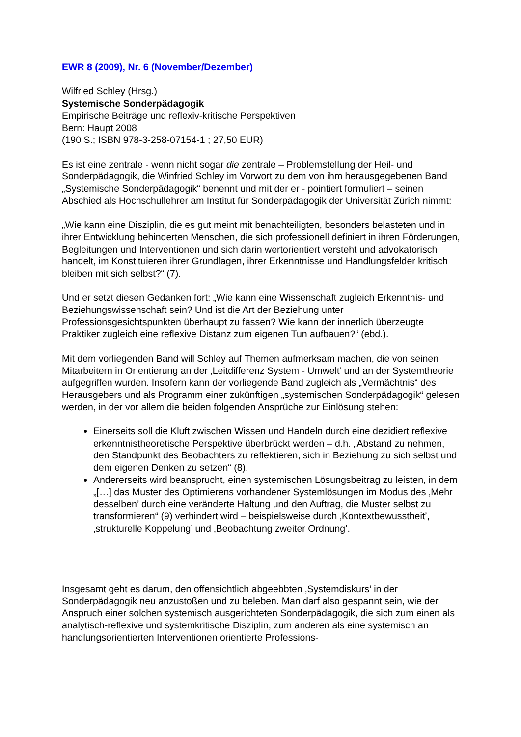EWR 8 (2009), Nr. 6 (November/Dezember)
Wilfried Schley (Hrsg.)
Systemische Sonderpädagogik
Empirische Beiträge und reflexiv-kritische Perspektiven
Bern: Haupt 2008
(190 S.; ISBN 978-3-258-07154-1 ; 27,50 EUR)
Es ist eine zentrale - wenn nicht sogar die zentrale – Problemstellung der Heil- und Sonderpädagogik, die Winfried Schley im Vorwort zu dem von ihm herausgegebenen Band „Systemische Sonderpädagogik“ benennt und mit der er - pointiert formuliert – seinen Abschied als Hochschullehrer am Institut für Sonderpädagogik der Universität Zürich nimmt:
„Wie kann eine Disziplin, die es gut meint mit benachteiligten, besonders belasteten und in ihrer Entwicklung behinderten Menschen, die sich professionell definiert in ihren Förderungen, Begleitungen und Interventionen und sich darin wertorientiert versteht und advokatorisch handelt, im Konstituieren ihrer Grundlagen, ihrer Erkenntnisse und Handlungsfelder kritisch bleiben mit sich selbst?“ (7).
Und er setzt diesen Gedanken fort: „Wie kann eine Wissenschaft zugleich Erkenntnis- und Beziehungswissenschaft sein? Und ist die Art der Beziehung unter Professionsgesichtspunkten überhaupt zu fassen? Wie kann der innerlich überzeugte Praktiker zugleich eine reflexive Distanz zum eigenen Tun aufbauen?“ (ebd.).
Mit dem vorliegenden Band will Schley auf Themen aufmerksam machen, die von seinen Mitarbeitern in Orientierung an der ‚Leitdifferenz System - Umwelt’ und an der Systemtheorie aufgegriffen wurden. Insofern kann der vorliegende Band zugleich als „Vermächtnis“ des Herausgebers und als Programm einer zukünftigen „systemischen Sonderpädagogik“ gelesen werden, in der vor allem die beiden folgenden Ansprüche zur Einlösung stehen:
Einerseits soll die Kluft zwischen Wissen und Handeln durch eine dezidiert reflexive erkenntnistheoretische Perspektive überbrückt werden – d.h. „Abstand zu nehmen, den Standpunkt des Beobachters zu reflektieren, sich in Beziehung zu sich selbst und dem eigenen Denken zu setzen“ (8).
Andererseits wird beansprucht, einen systemischen Lösungsbeitrag zu leisten, in dem „[…] das Muster des Optimierens vorhandener Systemlösungen im Modus des ‚Mehr desselben’ durch eine veränderte Haltung und den Auftrag, die Muster selbst zu transformieren“ (9) verhindert wird – beispielsweise durch ‚Kontextbewusstheit’, ‚strukturelle Koppelung’ und ‚Beobachtung zweiter Ordnung’.
Insgesamt geht es darum, den offensichtlich abgeebbten ‚Systemdiskurs’ in der Sonderpädagogik neu anzustoßen und zu beleben. Man darf also gespannt sein, wie der Anspruch einer solchen systemisch ausgerichteten Sonderpädagogik, die sich zum einen als analytisch-reflexive und systemkritische Disziplin, zum anderen als eine systemisch an handlungsorientierten Interventionen orientierte Professions-